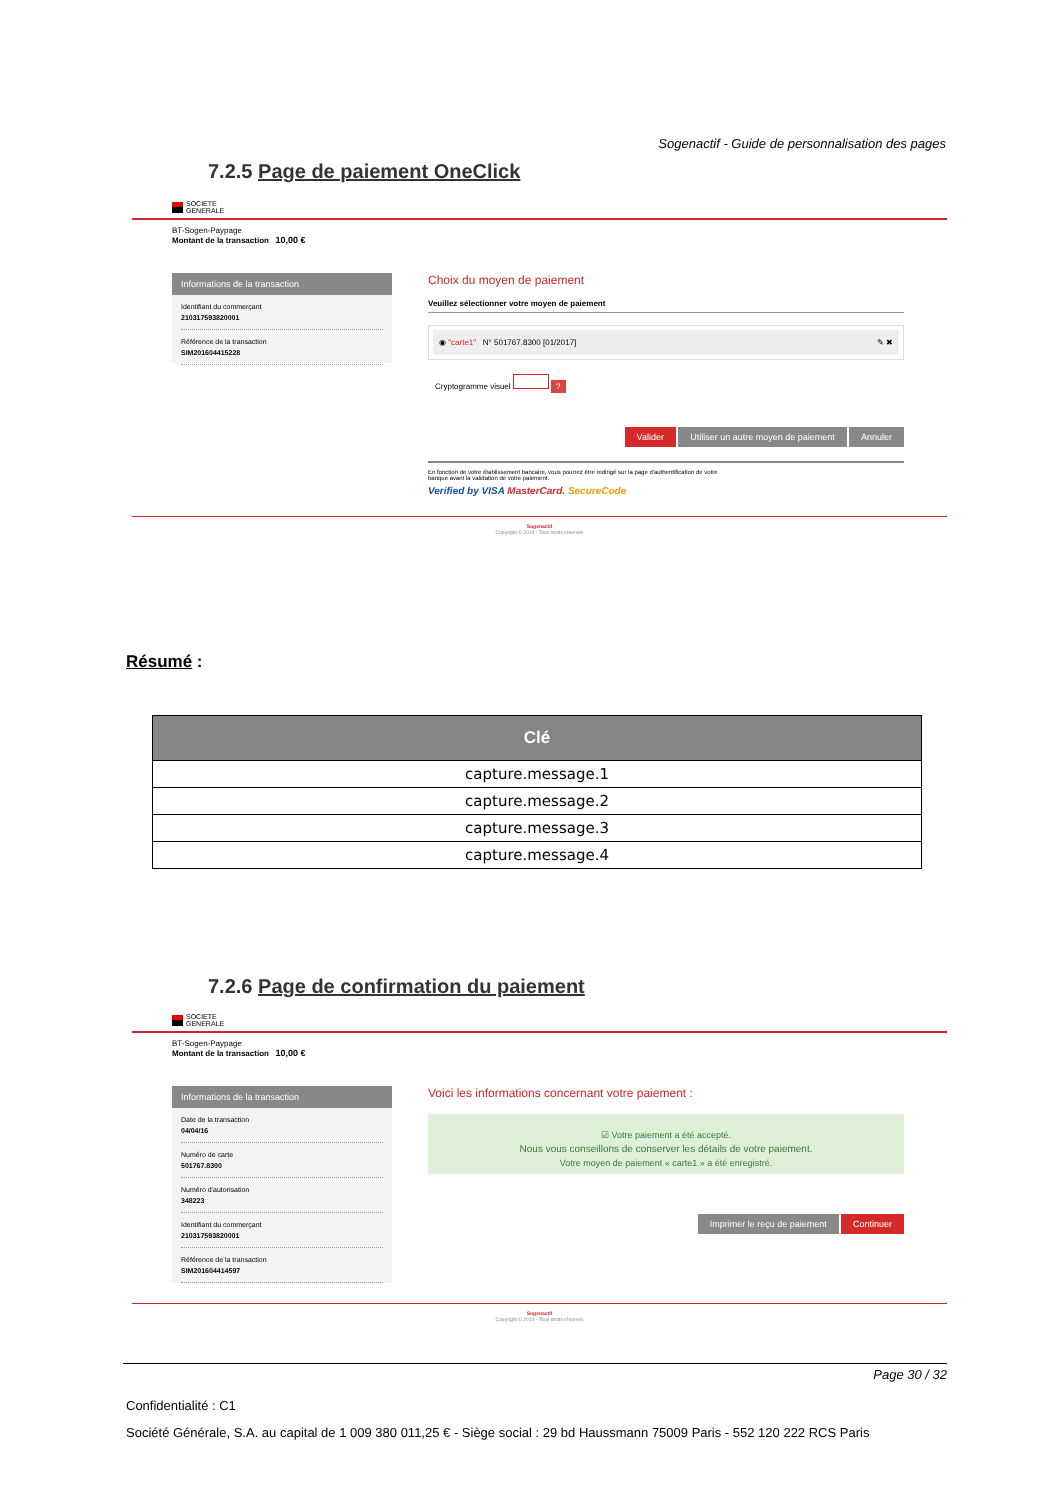Sogenactif - Guide de personnalisation des pages
7.2.5 Page de paiement OneClick
SOCIETE
GENERALE
BT-Sogen-Paypage
Montant de la transaction 10,00 €
Informations de la transaction
Identifiant du commerçant
210317593820001
Référence de la transaction
SIM201604415228
Choix du moyen de paiement
Veuillez sélectionner votre moyen de paiement
◉ "carte1" N° 501767.8300 [01/2017] ✎ ✖
Cryptogramme visuel ?
Valider Utiliser un autre moyen de paiement Annuler
En fonction de votre établissement bancaire, vous pourrez être redirigé sur la page d'authentification de votre
banque avant la validation de votre paiement.
Verified by VISA MasterCard. SecureCode
Sogenactif
Copyright © 2014 - Tous droits réservés
Résumé :
| Clé |
| --- |
| capture.message.1 |
| capture.message.2 |
| capture.message.3 |
| capture.message.4 |
7.2.6 Page de confirmation du paiement
SOCIETE
GENERALE
BT-Sogen-Paypage
Montant de la transaction 10,00 €
Informations de la transaction
Date de la transaction
04/04/16
Numéro de carte
501767.8300
Numéro d'autorisation
348223
Identifiant du commerçant
210317593820001
Référence de la transaction
SIM201604414597
Voici les informations concernant votre paiement :
☑ Votre paiement a été accepté.
Nous vous conseillons de conserver les détails de votre paiement.
Votre moyen de paiement « carte1 » a été enregistré.
Imprimer le reçu de paiement Continuer
Sogenactif
Copyright © 2014 - Tous droits réservés
Page 30 / 32
Confidentialité : C1
Société Générale, S.A. au capital de 1 009 380 011,25 € - Siège social : 29 bd Haussmann 75009 Paris - 552 120 222 RCS Paris